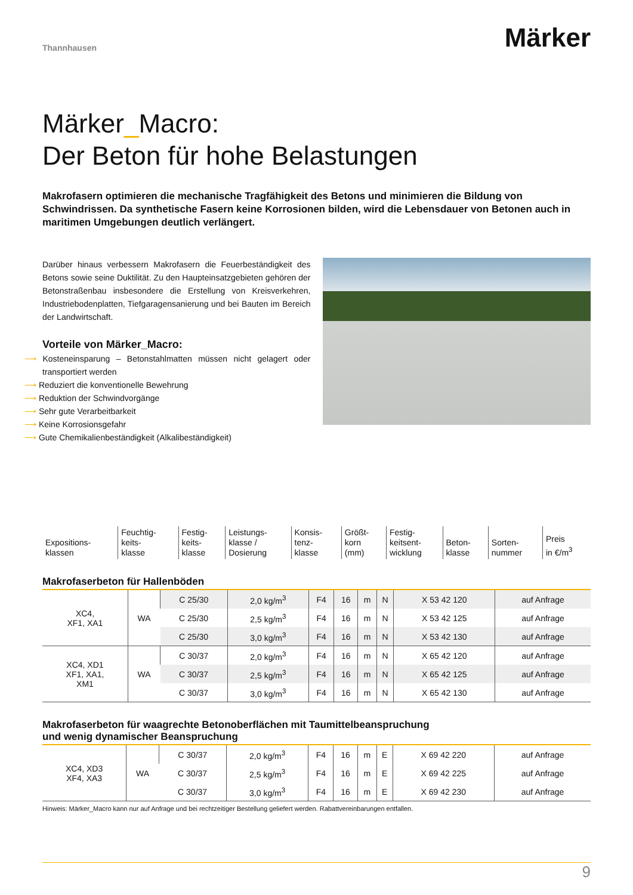Thannhausen
Märker
Märker_Macro:
Der Beton für hohe Belastungen
Makrofasern optimieren die mechanische Tragfähigkeit des Betons und minimieren die Bildung von Schwindrissen. Da synthetische Fasern keine Korrosionen bilden, wird die Lebensdauer von Betonen auch in maritimen Umgebungen deutlich verlängert.
Darüber hinaus verbessern Makrofasern die Feuerbeständigkeit des Betons sowie seine Duktilität. Zu den Haupteinsatzgebieten gehören der Betonstraßenbau insbesondere die Erstellung von Kreisverkehren, Industriebodenplatten, Tiefgaragensanierung und bei Bauten im Bereich der Landwirtschaft.
Vorteile von Märker_Macro:
⟶ Kosteneinsparung – Betonstahlmatten müssen nicht gelagert oder transportiert werden
⟶ Reduziert die konventionelle Bewehrung
⟶ Reduktion der Schwindvorgänge
⟶ Sehr gute Verarbeitbarkeit
⟶ Keine Korrosionsgefahr
⟶ Gute Chemikalienbeständigkeit (Alkalibeständigkeit)
| Expositions- klassen | Feuchtig- keits- klasse | Festig- keits- klasse | Leistungs- klasse / Dosierung | Konsis- tenz- klasse | Größt- korn (mm) | Festig- keitsent- wicklung | Beton- klasse | Sorten- nummer | Preis in €/m<sup>3</sup> |
Makrofaserbeton für Hallenböden
| XC4, XF1, XA1 | WA | C 25/30 | 2,0 kg/m<sup>3</sup> | F4 | 16 | m | N | X 53 42 120 | auf Anfrage |
| | | C 25/30 | 2,5 kg/m<sup>3</sup> | F4 | 16 | m | N | X 53 42 125 | auf Anfrage |
| | | C 25/30 | 3,0 kg/m<sup>3</sup> | F4 | 16 | m | N | X 53 42 130 | auf Anfrage |
| XC4, XD1 XF1, XA1, XM1 | WA | C 30/37 | 2,0 kg/m<sup>3</sup> | F4 | 16 | m | N | X 65 42 120 | auf Anfrage |
| | | C 30/37 | 2,5 kg/m<sup>3</sup> | F4 | 16 | m | N | X 65 42 125 | auf Anfrage |
| | | C 30/37 | 3,0 kg/m<sup>3</sup> | F4 | 16 | m | N | X 65 42 130 | auf Anfrage |
Makrofaserbeton für waagrechte Betonoberflächen mit Taumittelbeanspruchung
und wenig dynamischer Beanspruchung
| XC4, XD3 XF4, XA3 | WA | C 30/37 | 2,0 kg/m<sup>3</sup> | F4 | 16 | m | E | X 69 42 220 | auf Anfrage |
| | | C 30/37 | 2,5 kg/m<sup>3</sup> | F4 | 16 | m | E | X 69 42 225 | auf Anfrage |
| | | C 30/37 | 3,0 kg/m<sup>3</sup> | F4 | 16 | m | E | X 69 42 230 | auf Anfrage |
Hinweis: Märker_Macro kann nur auf Anfrage und bei rechtzeitiger Bestellung geliefert werden. Rabattvereinbarungen entfallen.
9